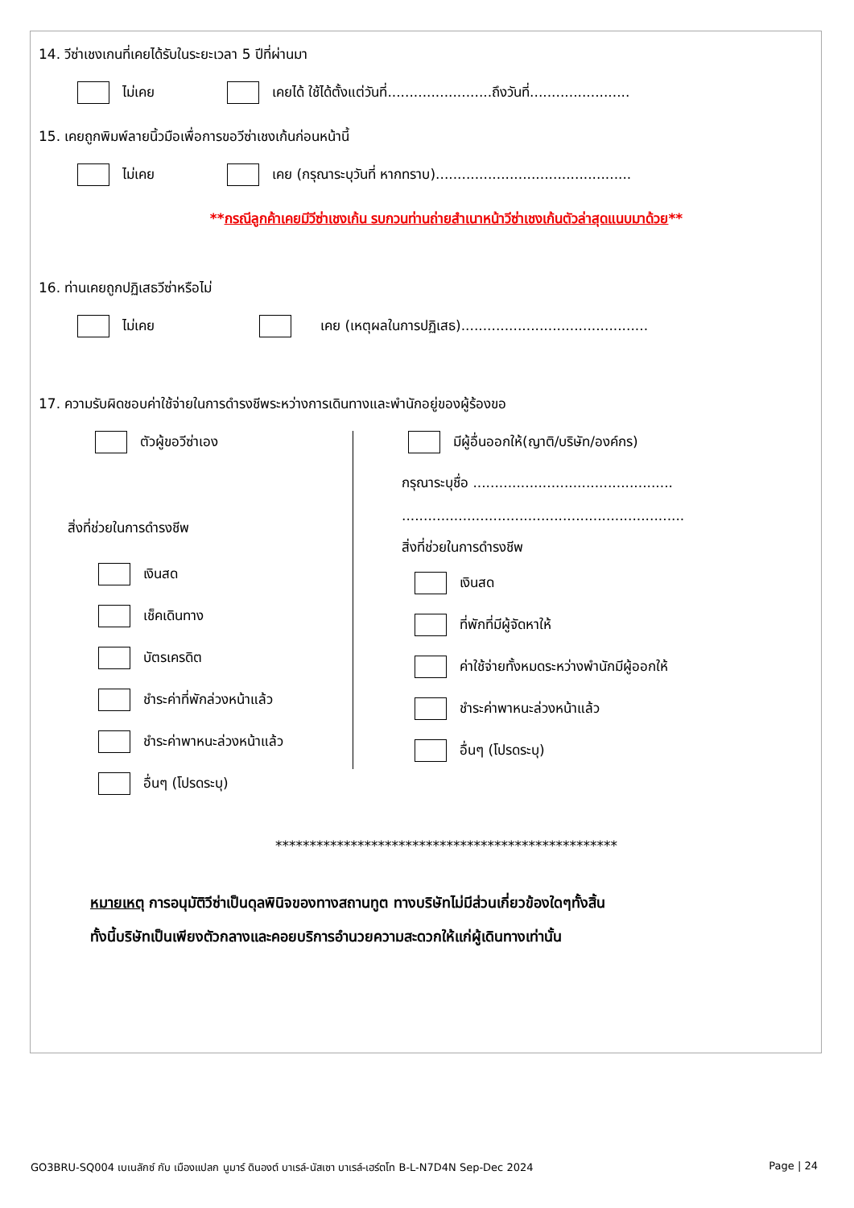14. วีซ่าเชงเกนที่เคยได้รับในระยะเวลา 5 ปีที่ผ่านมา
ไม่เคย เคยได้ ใช้ได้ตั้งแต่วันที่........................ถึงวันที่.......................
15. เคยถูกพิมพ์ลายนิ้วมือเพื่อการขอวีซ่าเชงเก้นก่อนหน้านี้
ไม่เคย เคย (กรุณาระบุวันที่ หากทราบ).............................................
**กรณีลูกค้าเคยมีวีซ่าเชงเก้น รบกวนท่านถ่ายสำเนาหน้าวีซ่าเชงเก้นตัวล่าสุดแนบมาด้วย**
16. ท่านเคยถูกปฏิเสธวีซ่าหรือไม่
ไม่เคย เคย (เหตุผลในการปฏิเสธ)...........................................
17. ความรับผิดชอบค่าใช้จ่ายในการดำรงชีพระหว่างการเดินทางและพำนักอยู่ของผู้ร้องขอ
ตัวผู้ขอวีซ่าเอง
สิ่งที่ช่วยในการดำรงชีพ
เงินสด
เช็คเดินทาง
บัตรเครดิต
ชำระค่าที่พักล่วงหน้าแล้ว
ชำระค่าพาหนะล่วงหน้าแล้ว
อื่นๆ (โปรดระบุ)
มีผู้อื่นออกให้(ญาติ/บริษัท/องค์กร)
กรุณาระบุชื่อ ..............................................
.................................................................
สิ่งที่ช่วยในการดำรงชีพ
เงินสด
ที่พักที่มีผู้จัดหาให้
ค่าใช้จ่ายทั้งหมดระหว่างพำนักมีผู้ออกให้
ชำระค่าพาหนะล่วงหน้าแล้ว
อื่นๆ (โปรดระบุ)
**************************************************
หมายเหตุ การอนุมัติวีซ่าเป็นดุลพินิจของทางสถานทูต ทางบริษัทไม่มีส่วนเกี่ยวข้องใดๆทั้งสิ้น
ทั้งนี้บริษัทเป็นเพียงตัวกลางและคอยบริการอำนวยความสะดวกให้แก่ผู้เดินทางเท่านั้น
GO3BRU-SQ004 เบเนลักซ์ กับ เมืองแปลก นูมาร์ ดินองต์ บาเรล์-นัสเซา บาเรล์-เฮร์ตโท B-L-N7D4N Sep-Dec 2024 Page | 24